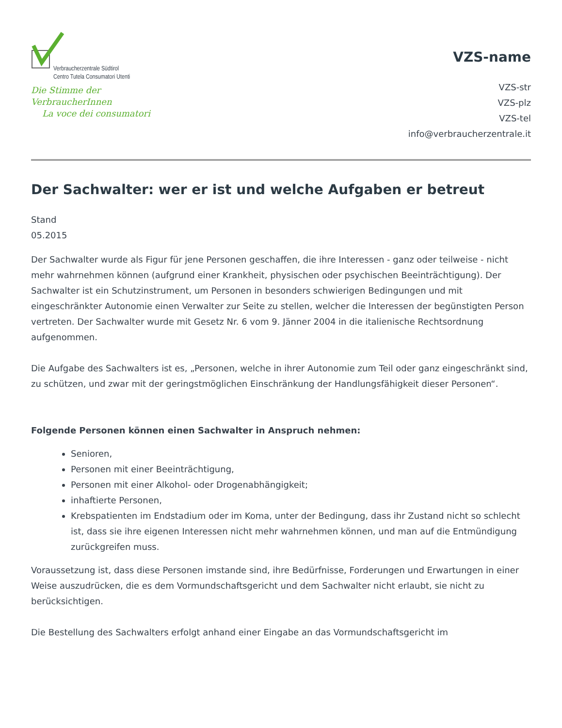Verbraucherzentrale Südtirol
Centro Tutela Consumatori Utenti
Die Stimme der VerbraucherInnen
La voce dei consumatori
VZS-name
VZS-str
VZS-plz
VZS-tel
info@verbraucherzentrale.it
Der Sachwalter: wer er ist und welche Aufgaben er betreut
Stand
05.2015
Der Sachwalter wurde als Figur für jene Personen geschaffen, die ihre Interessen - ganz oder teilweise - nicht mehr wahrnehmen können (aufgrund einer Krankheit, physischen oder psychischen Beeinträchtigung). Der Sachwalter ist ein Schutzinstrument, um Personen in besonders schwierigen Bedingungen und mit eingeschränkter Autonomie einen Verwalter zur Seite zu stellen, welcher die Interessen der begünstigten Person vertreten. Der Sachwalter wurde mit Gesetz Nr. 6 vom 9. Jänner 2004 in die italienische Rechtsordnung aufgenommen.
Die Aufgabe des Sachwalters ist es, „Personen, welche in ihrer Autonomie zum Teil oder ganz eingeschränkt sind, zu schützen, und zwar mit der geringstmöglichen Einschränkung der Handlungsfähigkeit dieser Personen“.
Folgende Personen können einen Sachwalter in Anspruch nehmen:
Senioren,
Personen mit einer Beeinträchtigung,
Personen mit einer Alkohol- oder Drogenabhängigkeit;
inhaftierte Personen,
Krebspatienten im Endstadium oder im Koma, unter der Bedingung, dass ihr Zustand nicht so schlecht ist, dass sie ihre eigenen Interessen nicht mehr wahrnehmen können, und man auf die Entmündigung zurückgreifen muss.
Voraussetzung ist, dass diese Personen imstande sind, ihre Bedürfnisse, Forderungen und Erwartungen in einer Weise auszudrücken, die es dem Vormundschaftsgericht und dem Sachwalter nicht erlaubt, sie nicht zu berücksichtigen.
Die Bestellung des Sachwalters erfolgt anhand einer Eingabe an das Vormundschaftsgericht im